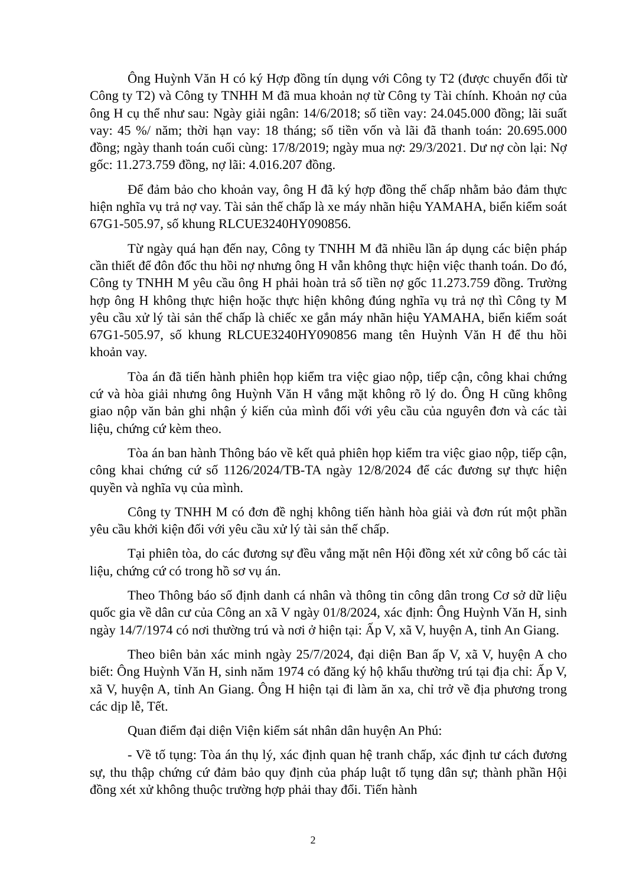Ông Huỳnh Văn H có ký Hợp đồng tín dụng với Công ty T2 (được chuyển đổi từ Công ty T2) và Công ty TNHH M đã mua khoản nợ từ Công ty Tài chính. Khoản nợ của ông H cụ thể như sau: Ngày giải ngân: 14/6/2018; số tiền vay: 24.045.000 đồng; lãi suất vay: 45 %/ năm; thời hạn vay: 18 tháng; số tiền vốn và lãi đã thanh toán: 20.695.000 đồng; ngày thanh toán cuối cùng: 17/8/2019; ngày mua nợ: 29/3/2021. Dư nợ còn lại: Nợ gốc: 11.273.759 đồng, nợ lãi: 4.016.207 đồng.
Để đảm bảo cho khoản vay, ông H đã ký hợp đồng thế chấp nhằm bảo đảm thực hiện nghĩa vụ trả nợ vay. Tài sản thế chấp là xe máy nhãn hiệu YAMAHA, biển kiểm soát 67G1-505.97, số khung RLCUE3240HY090856.
Từ ngày quá hạn đến nay, Công ty TNHH M đã nhiều lần áp dụng các biện pháp cần thiết để đôn đốc thu hồi nợ nhưng ông H vẫn không thực hiện việc thanh toán. Do đó, Công ty TNHH M yêu cầu ông H phải hoàn trả số tiền nợ gốc 11.273.759 đồng. Trường hợp ông H không thực hiện hoặc thực hiện không đúng nghĩa vụ trả nợ thì Công ty M yêu cầu xử lý tài sản thế chấp là chiếc xe gắn máy nhãn hiệu YAMAHA, biển kiểm soát 67G1-505.97, số khung RLCUE3240HY090856 mang tên Huỳnh Văn H để thu hồi khoản vay.
Tòa án đã tiến hành phiên họp kiểm tra việc giao nộp, tiếp cận, công khai chứng cứ và hòa giải nhưng ông Huỳnh Văn H vắng mặt không rõ lý do. Ông H cũng không giao nộp văn bản ghi nhận ý kiến của mình đối với yêu cầu của nguyên đơn và các tài liệu, chứng cứ kèm theo.
Tòa án ban hành Thông báo về kết quả phiên họp kiểm tra việc giao nộp, tiếp cận, công khai chứng cứ số 1126/2024/TB-TA ngày 12/8/2024 để các đương sự thực hiện quyền và nghĩa vụ của mình.
Công ty TNHH M có đơn đề nghị không tiến hành hòa giải và đơn rút một phần yêu cầu khởi kiện đối với yêu cầu xử lý tài sản thế chấp.
Tại phiên tòa, do các đương sự đều vắng mặt nên Hội đồng xét xử công bố các tài liệu, chứng cứ có trong hồ sơ vụ án.
Theo Thông báo số định danh cá nhân và thông tin công dân trong Cơ sở dữ liệu quốc gia về dân cư của Công an xã V ngày 01/8/2024, xác định: Ông Huỳnh Văn H, sinh ngày 14/7/1974 có nơi thường trú và nơi ở hiện tại: Ấp V, xã V, huyện A, tỉnh An Giang.
Theo biên bản xác minh ngày 25/7/2024, đại diện Ban ấp V, xã V, huyện A cho biết: Ông Huỳnh Văn H, sinh năm 1974 có đăng ký hộ khẩu thường trú tại địa chỉ: Ấp V, xã V, huyện A, tỉnh An Giang. Ông H hiện tại đi làm ăn xa, chỉ trở về địa phương trong các dịp lễ, Tết.
Quan điểm đại diện Viện kiểm sát nhân dân huyện An Phú:
- Về tố tụng: Tòa án thụ lý, xác định quan hệ tranh chấp, xác định tư cách đương sự, thu thập chứng cứ đảm bảo quy định của pháp luật tố tụng dân sự; thành phần Hội đồng xét xử không thuộc trường hợp phải thay đổi. Tiến hành
2